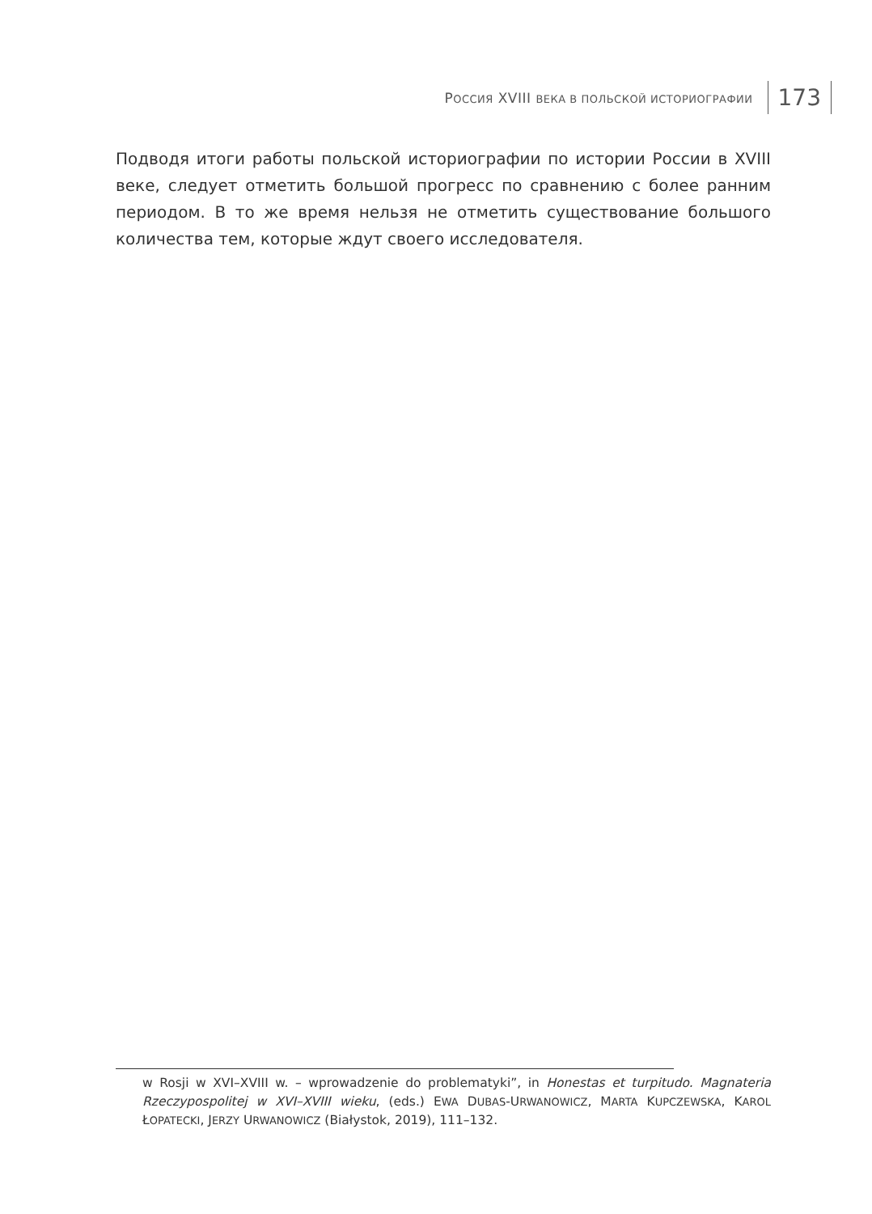РОССИЯ XVIII ВЕКА В ПОЛЬСКОЙ ИСТОРИОГРАФИИ 173
Подводя итоги работы польской историографии по истории России в XVIII веке, следует отметить большой прогресс по сравнению с более ранним периодом. В то же время нельзя не отметить существование большого количества тем, которые ждут своего исследователя.
w Rosji w XVI–XVIII w. – wprowadzenie do problematyki”, in Honestas et turpitudo. Magnateria Rzeczypospolitej w XVI–XVIII wieku, (eds.) EWA DUBAS-URWANOWICZ, MARTA KUPCZEWSKA, KAROL ŁOPATECKI, JERZY URWANOWICZ (Białystok, 2019), 111–132.